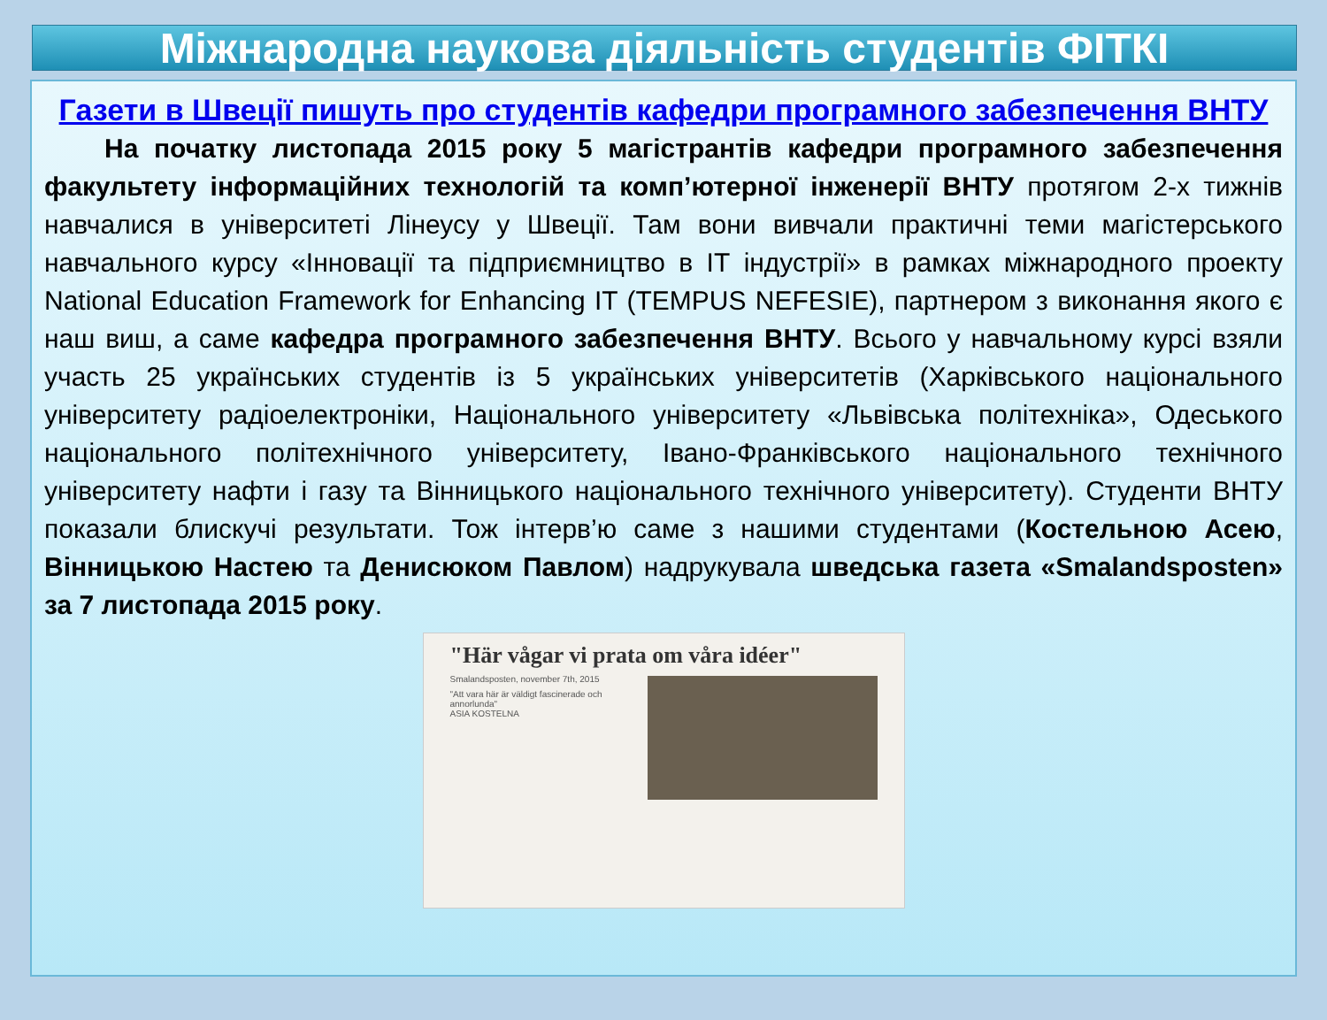Міжнародна наукова діяльність студентів ФІТКІ
Газети в Швеції пишуть про студентів кафедри програмного забезпечення ВНТУ
На початку листопада 2015 року 5 магістрантів кафедри програмного забезпечення факультету інформаційних технологій та комп’ютерної інженерії ВНТУ протягом 2-х тижнів навчалися в університеті Лінеусу у Швеції. Там вони вивчали практичні теми магістерського навчального курсу «Інновації та підприємництво в ІТ індустрії» в рамках міжнародного проекту National Education Framework for Enhancing IT (TEMPUS NEFESIE), партнером з виконання якого є наш виш, а саме кафедра програмного забезпечення ВНТУ. Всього у навчальному курсі взяли участь 25 українських студентів із 5 українських університетів (Харківського національного університету радіоелектроніки, Національного університету «Львівська політехніка», Одеського національного політехнічного університету, Івано-Франківського національного технічного університету нафти і газу та Вінницького національного технічного університету). Студенти ВНТУ показали блискучі результати. Тож інтерв’ю саме з нашими студентами (Костельною Асею, Вінницькою Настею та Денисюком Павлом) надрукувала шведська газета «Smalandsposten» за 7 листопада 2015 року.
"Här vågar vi prata om våra idéer"
Smalandsposten, november 7th, 2015
"Att vara här är väldigt fascinerade och annorlunda"
ASIA KOSTELNA